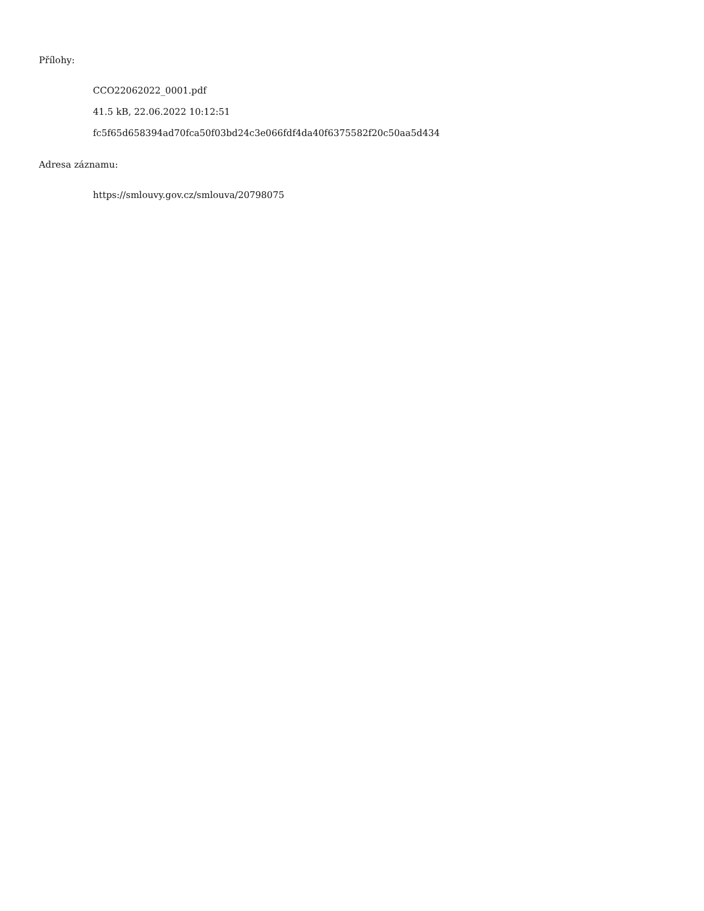Přílohy:
CCO22062022_0001.pdf
41.5 kB, 22.06.2022 10:12:51
fc5f65d658394ad70fca50f03bd24c3e066fdf4da40f6375582f20c50aa5d434
Adresa záznamu:
https://smlouvy.gov.cz/smlouva/20798075